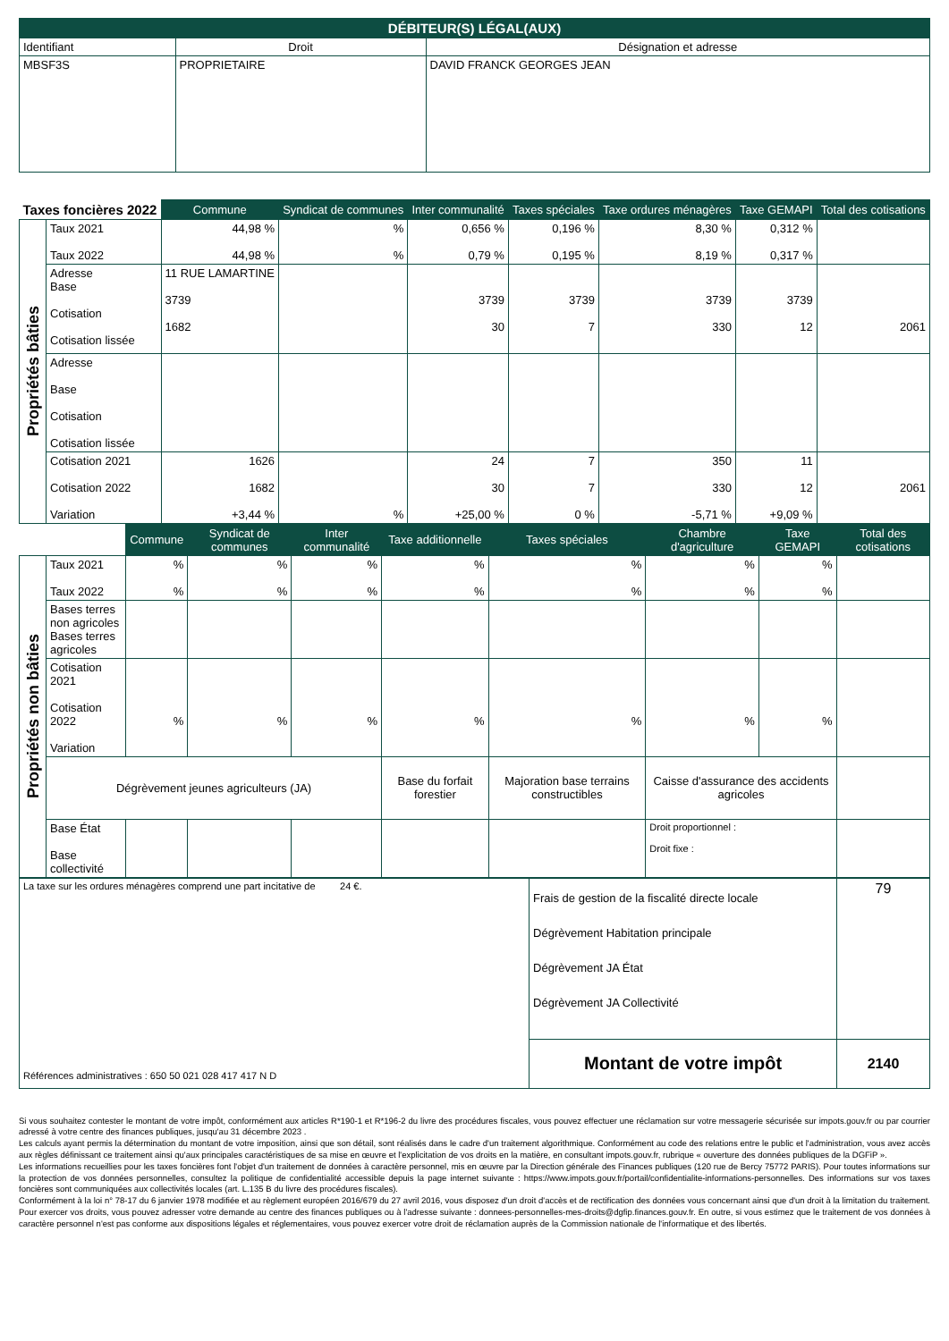| DÉBITEUR(S) LÉGAL(AUX) | | |
| --- | --- | --- |
| Identifiant | Droit | Désignation et adresse |
| MBSF3S | PROPRIETAIRE | DAVID FRANCK GEORGES JEAN |
| Taxes foncières 2022 | | Commune | Syndicat de communes | Inter communalité | Taxes spéciales | Taxe ordures ménagères | Taxe GEMAPI | Total des cotisations |
| --- | --- | --- | --- | --- | --- | --- | --- | --- |
| Propriétés bâties | Taux 2021 Taux 2022 | 44,98 % 44,98 % | % % | 0,656 % 0,79 % | 0,196 % 0,195 % | 8,30 % 8,19 % | 0,312 % 0,317 % | |
| | Adresse Base Cotisation Cotisation lissée | 11 RUE LAMARTINE 3739 1682 | | 3739 30 | 3739 7 | 3739 330 | 3739 12 | 2061 |
| | Adresse Base Cotisation Cotisation lissée | | | | | | | |
| | Cotisation 2021 Cotisation 2022 Variation | 1626 1682 +3,44 % | % | 24 30 +25,00 % | 7 7 0 % | 350 330 -5,71 % | 11 12 +9,09 % | 2061 |
| | | Commune | Syndicat de communes | Inter communalité | Taxe additionnelle | Taxes spéciales | Chambre d'agriculture | Taxe GEMAPI | Total des cotisations |
| --- | --- | --- | --- | --- | --- | --- | --- | --- | --- |
| Propriétés non bâties | Taux 2021 Taux 2022 | % % | % % | % % | % % | % % | % % | % % | |
| | Bases terres non agricoles Bases terres agricoles | | | | | | | | |
| | Cotisation 2021 Cotisation 2022 Variation | % | % | % | % | % | % | % | |
| | Dégrèvement jeunes agriculteurs (JA) | | | | Base du forfait forestier | Majoration base terrains constructibles | Caisse d'assurance des accidents agricoles | | |
| | Base État Base collectivité | | | | | | Droit proportionnel : Droit fixe : | | |
| La taxe sur les ordures ménagères comprend une part incitative de 24 €. Références administratives : 650 50 021 028 417 417 N D | Frais de gestion de la fiscalité directe locale Dégrèvement Habitation principale Dégrèvement JA État Dégrèvement JA Collectivité | 79 |
| | Montant de votre impôt | 2140 |
Si vous souhaitez contester le montant de votre impôt, conformément aux articles R*190-1 et R*196-2 du livre des procédures fiscales, vous pouvez effectuer une réclamation sur votre messagerie sécurisée sur impots.gouv.fr ou par courrier adressé à votre centre des finances publiques, jusqu'au 31 décembre 2023 .
Les calculs ayant permis la détermination du montant de votre imposition, ainsi que son détail, sont réalisés dans le cadre d'un traitement algorithmique. Conformément au code des relations entre le public et l'administration, vous avez accès aux règles définissant ce traitement ainsi qu'aux principales caractéristiques de sa mise en œuvre et l'explicitation de vos droits en la matière, en consultant impots.gouv.fr, rubrique « ouverture des données publiques de la DGFiP ».
Les informations recueillies pour les taxes foncières font l'objet d'un traitement de données à caractère personnel, mis en œuvre par la Direction générale des Finances publiques (120 rue de Bercy 75772 PARIS). Pour toutes informations sur la protection de vos données personnelles, consultez la politique de confidentialité accessible depuis la page internet suivante : https://www.impots.gouv.fr/portail/confidentialite-informations-personnelles. Des informations sur vos taxes foncières sont communiquées aux collectivités locales (art. L.135 B du livre des procédures fiscales).
Conformément à la loi n° 78-17 du 6 janvier 1978 modifiée et au règlement européen 2016/679 du 27 avril 2016, vous disposez d'un droit d'accès et de rectification des données vous concernant ainsi que d'un droit à la limitation du traitement. Pour exercer vos droits, vous pouvez adresser votre demande au centre des finances publiques ou à l'adresse suivante : donnees-personnelles-mes-droits@dgfip.finances.gouv.fr. En outre, si vous estimez que le traitement de vos données à caractère personnel n'est pas conforme aux dispositions légales et réglementaires, vous pouvez exercer votre droit de réclamation auprès de la Commission nationale de l'informatique et des libertés.